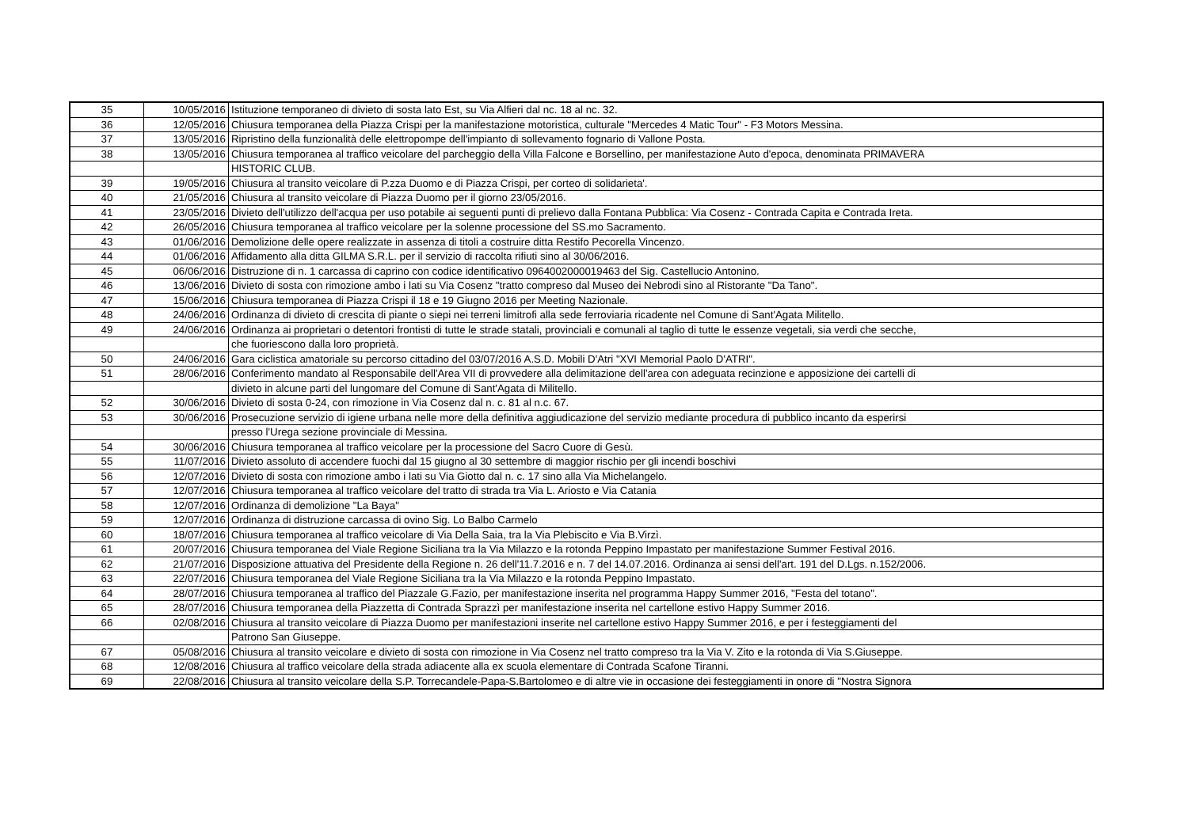| 35 | 10/05/2016 | Istituzione temporaneo di divieto di sosta lato Est, su Via Alfieri dal nc. 18 al nc. 32. |
| 36 | 12/05/2016 | Chiusura temporanea della Piazza Crispi per la manifestazione motoristica, culturale "Mercedes 4 Matic Tour" - F3 Motors Messina. |
| 37 | 13/05/2016 | Ripristino della funzionalità delle elettropompe dell'impianto di sollevamento fognario di Vallone Posta. |
| 38 | 13/05/2016 | Chiusura temporanea al traffico veicolare del parcheggio della Villa Falcone e Borsellino, per manifestazione Auto d'epoca, denominata PRIMAVERA |
| | | HISTORIC CLUB. |
| 39 | 19/05/2016 | Chiusura al transito veicolare di P.zza Duomo e di Piazza Crispi, per corteo di solidarieta'. |
| 40 | 21/05/2016 | Chiusura al transito veicolare di Piazza Duomo per il giorno 23/05/2016. |
| 41 | 23/05/2016 | Divieto dell'utilizzo dell'acqua per uso potabile ai seguenti punti di prelievo dalla Fontana Pubblica: Via Cosenz - Contrada Capita e Contrada Ireta. |
| 42 | 26/05/2016 | Chiusura temporanea al traffico veicolare per la solenne processione del SS.mo Sacramento. |
| 43 | 01/06/2016 | Demolizione delle opere realizzate in assenza di titoli a costruire ditta Restifo Pecorella Vincenzo. |
| 44 | 01/06/2016 | Affidamento alla ditta GILMA S.R.L. per il servizio di raccolta rifiuti sino al 30/06/2016. |
| 45 | 06/06/2016 | Distruzione di n. 1 carcassa di caprino con codice identificativo 0964002000019463 del Sig. Castellucio Antonino. |
| 46 | 13/06/2016 | Divieto di sosta con rimozione ambo i lati su Via Cosenz "tratto compreso dal Museo dei Nebrodi sino al Ristorante "Da Tano". |
| 47 | 15/06/2016 | Chiusura temporanea di Piazza Crispi il 18 e 19 Giugno 2016 per Meeting Nazionale. |
| 48 | 24/06/2016 | Ordinanza di divieto di crescita di piante o siepi nei terreni limitrofi alla sede ferroviaria ricadente nel Comune di Sant'Agata Militello. |
| 49 | 24/06/2016 | Ordinanza ai proprietari o detentori frontisti di tutte le strade statali, provinciali e comunali al taglio di tutte le essenze vegetali, sia verdi che secche, |
| | | che fuoriescono dalla loro proprietà. |
| 50 | 24/06/2016 | Gara ciclistica amatoriale su percorso cittadino del 03/07/2016 A.S.D. Mobili D'Atri "XVI Memorial Paolo D'ATRI". |
| 51 | 28/06/2016 | Conferimento mandato al Responsabile dell'Area VII di provvedere alla delimitazione dell'area con adeguata recinzione e apposizione dei cartelli di |
| | | divieto in alcune parti del lungomare del Comune di Sant'Agata di Militello. |
| 52 | 30/06/2016 | Divieto di sosta 0-24, con rimozione in Via Cosenz dal n. c. 81 al n.c. 67. |
| 53 | 30/06/2016 | Prosecuzione servizio di igiene urbana nelle more della definitiva aggiudicazione del servizio mediante procedura di pubblico incanto da esperirsi |
| | | presso l'Urega sezione provinciale di Messina. |
| 54 | 30/06/2016 | Chiusura temporanea al traffico veicolare per la processione del Sacro Cuore di Gesù. |
| 55 | 11/07/2016 | Divieto assoluto di accendere fuochi dal 15 giugno al 30 settembre di maggior rischio per gli incendi boschivi |
| 56 | 12/07/2016 | Divieto di sosta con rimozione ambo i lati su Via Giotto dal n. c. 17 sino alla Via Michelangelo. |
| 57 | 12/07/2016 | Chiusura temporanea al traffico veicolare del tratto di strada tra Via L. Ariosto e Via Catania |
| 58 | 12/07/2016 | Ordinanza di demolizione "La Baya" |
| 59 | 12/07/2016 | Ordinanza di distruzione carcassa di ovino Sig. Lo Balbo Carmelo |
| 60 | 18/07/2016 | Chiusura temporanea al traffico veicolare di Via Della Saia, tra la Via Plebiscito e Via B.Virzì. |
| 61 | 20/07/2016 | Chiusura temporanea del Viale Regione Siciliana tra la Via Milazzo e la rotonda Peppino Impastato per manifestazione Summer Festival 2016. |
| 62 | 21/07/2016 | Disposizione attuativa del Presidente della Regione n. 26 dell'11.7.2016 e n. 7 del 14.07.2016. Ordinanza ai sensi dell'art. 191 del D.Lgs. n.152/2006. |
| 63 | 22/07/2016 | Chiusura temporanea del Viale Regione Siciliana tra la Via Milazzo e la rotonda Peppino Impastato. |
| 64 | 28/07/2016 | Chiusura temporanea al traffico del Piazzale G.Fazio, per manifestazione inserita nel programma Happy Summer 2016, "Festa del totano". |
| 65 | 28/07/2016 | Chiusura temporanea della Piazzetta di Contrada Sprazzì per manifestazione inserita nel cartellone estivo Happy Summer 2016. |
| 66 | 02/08/2016 | Chiusura al transito veicolare di Piazza Duomo per manifestazioni inserite nel cartellone estivo Happy Summer 2016, e per i festeggiamenti del |
| | | Patrono San Giuseppe. |
| 67 | 05/08/2016 | Chiusura al transito veicolare e divieto di sosta con rimozione in Via Cosenz nel tratto compreso tra la Via V. Zito e la rotonda di Via S.Giuseppe. |
| 68 | 12/08/2016 | Chiusura al traffico veicolare della strada adiacente alla ex scuola elementare di Contrada Scafone Tiranni. |
| 69 | 22/08/2016 | Chiusura al transito veicolare della S.P. Torrecandele-Papa-S.Bartolomeo e di altre vie in occasione dei festeggiamenti in onore di "Nostra Signora |